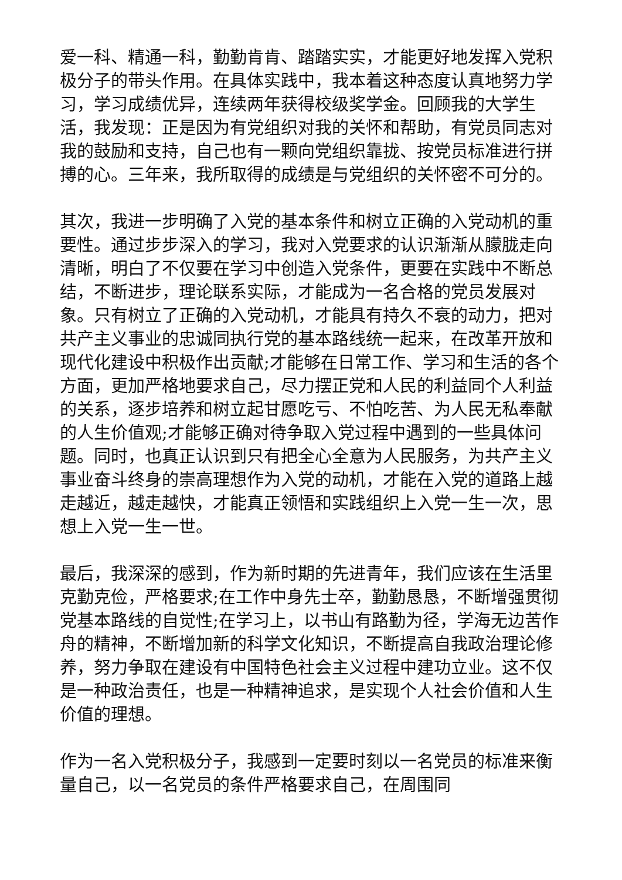爱一科、精通一科，勤勤肯肯、踏踏实实，才能更好地发挥入党积极分子的带头作用。在具体实践中，我本着这种态度认真地努力学习，学习成绩优异，连续两年获得校级奖学金。回顾我的大学生活，我发现：正是因为有党组织对我的关怀和帮助，有党员同志对我的鼓励和支持，自己也有一颗向党组织靠拢、按党员标准进行拼搏的心。三年来，我所取得的成绩是与党组织的关怀密不可分的。
其次，我进一步明确了入党的基本条件和树立正确的入党动机的重要性。通过步步深入的学习，我对入党要求的认识渐渐从朦胧走向清晰，明白了不仅要在学习中创造入党条件，更要在实践中不断总结，不断进步，理论联系实际，才能成为一名合格的党员发展对象。只有树立了正确的入党动机，才能具有持久不衰的动力，把对共产主义事业的忠诚同执行党的基本路线统一起来，在改革开放和现代化建设中积极作出贡献;才能够在日常工作、学习和生活的各个方面，更加严格地要求自己，尽力摆正党和人民的利益同个人利益的关系，逐步培养和树立起甘愿吃亏、不怕吃苦、为人民无私奉献的人生价值观;才能够正确对待争取入党过程中遇到的一些具体问题。同时，也真正认识到只有把全心全意为人民服务，为共产主义事业奋斗终身的崇高理想作为入党的动机，才能在入党的道路上越走越近，越走越快，才能真正领悟和实践组织上入党一生一次，思想上入党一生一世。
最后，我深深的感到，作为新时期的先进青年，我们应该在生活里克勤克俭，严格要求;在工作中身先士卒，勤勤恳恳，不断增强贯彻党基本路线的自觉性;在学习上，以书山有路勤为径，学海无边苦作舟的精神，不断增加新的科学文化知识，不断提高自我政治理论修养，努力争取在建设有中国特色社会主义过程中建功立业。这不仅是一种政治责任，也是一种精神追求，是实现个人社会价值和人生价值的理想。
作为一名入党积极分子，我感到一定要时刻以一名党员的标准来衡量自己，以一名党员的条件严格要求自己，在周围同